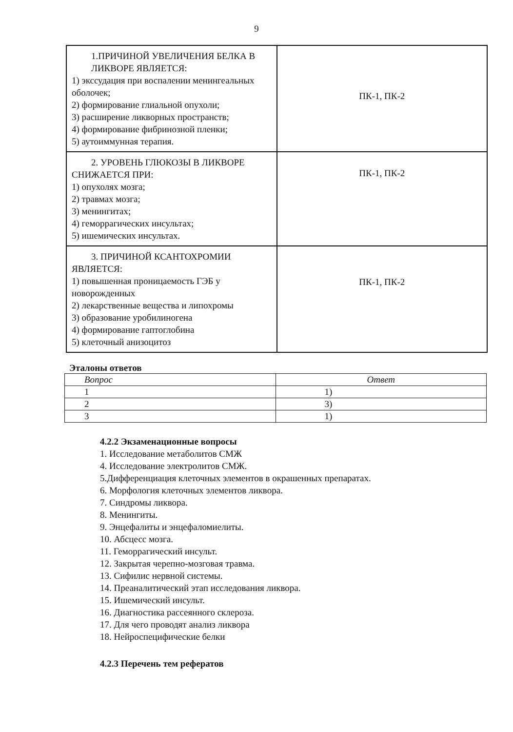9
| 1.ПРИЧИНОЙ УВЕЛИЧЕНИЯ БЕЛКА В ЛИКВОРЕ ЯВЛЯЕТСЯ: 1) экссудация при воспалении менингеальных оболочек; 2) формирование глиальной опухоли; 3) расширение ликворных пространств; 4) формирование фибринозной пленки; 5) аутоиммунная терапия. | ПК-1, ПК-2 |
| 2. УРОВЕНЬ ГЛЮКОЗЫ В ЛИКВОРЕ СНИЖАЕТСЯ ПРИ: 1) опухолях мозга; 2) травмах мозга; 3) менингитах; 4) геморрагических инсультах; 5) ишемических инсультах. | ПК-1, ПК-2 |
| 3. ПРИЧИНОЙ КСАНТОХРОМИИ ЯВЛЯЕТСЯ: 1) повышенная проницаемость ГЭБ у новорожденных 2) лекарственные вещества и липохромы 3) образование уробилиногена 4) формирование гаптоглобина 5) клеточный анизоцитоз | ПК-1, ПК-2 |
Эталоны ответов
| Вопрос | Ответ |
| --- | --- |
| 1 | 1) |
| 2 | 3) |
| 3 | 1) |
4.2.2 Экзаменационные вопросы
1. Исследование метаболитов СМЖ
4. Исследование электролитов СМЖ.
5.Дифференциация клеточных элементов в окрашенных препаратах.
6. Морфология клеточных элементов ликвора.
7. Синдромы ликвора.
8. Менингиты.
9. Энцефалиты и энцефаломиелиты.
10. Абсцесс мозга.
11. Геморрагический инсульт.
12. Закрытая черепно-мозговая травма.
13. Сифилис нервной системы.
14. Преаналитический этап исследования ликвора.
15. Ишемический инсульт.
16. Диагностика рассеянного склероза.
17. Для чего проводят анализ ликвора
18. Нейроспецифические белки
4.2.3 Перечень тем рефератов